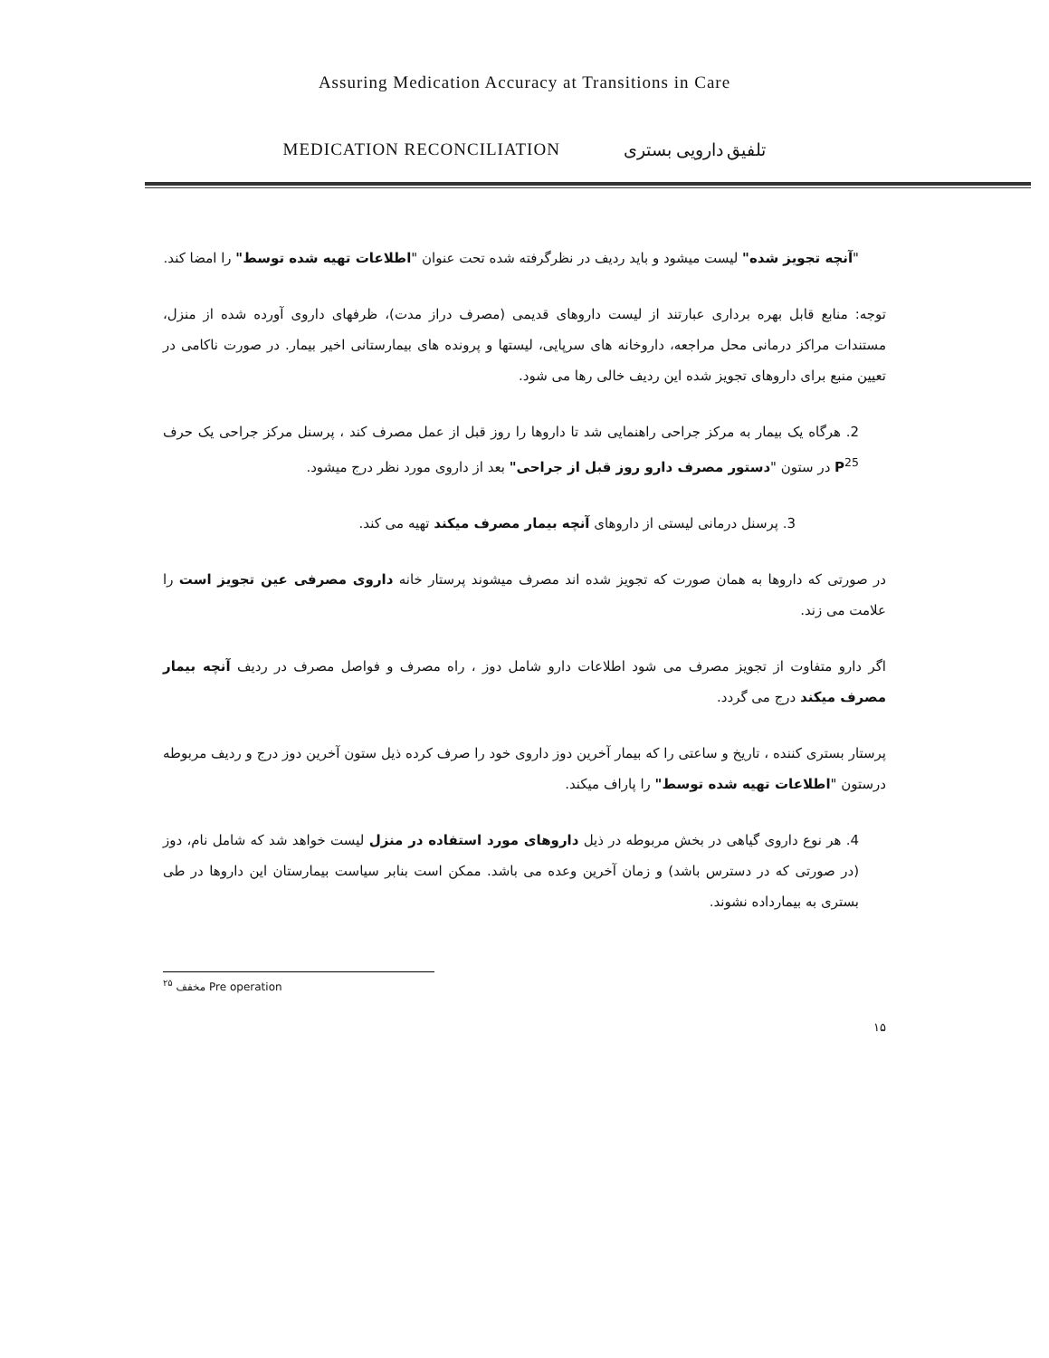Assuring Medication Accuracy at Transitions in Care
MEDICATION RECONCILIATION تلفیق دارویی بستری
"آنچه تجویز شده" لیست میشود و باید ردیف در نظرگرفته شده تحت عنوان "اطلاعات تهیه شده توسط" را امضا کند.
توجه: منابع قابل بهره برداری عبارتند از لیست داروهای قدیمی (مصرف دراز مدت)، ظرفهای داروی آورده شده از منزل، مستندات مراکز درمانی محل مراجعه، داروخانه های سرپایی، لیستها و پرونده های بیمارستانی اخیر بیمار. در صورت ناکامی در تعیین منبع برای داروهای تجویز شده این ردیف خالی رها می شود.
2. هرگاه یک بیمار به مرکز جراحی راهنمایی شد تا داروها را روز قبل از عمل مصرف کند ، پرسنل مرکز جراحی یک حرف P<sup>25</sup> در ستون "دستور مصرف دارو روز قبل از جراحی" بعد از داروی مورد نظر درج میشود.
3. پرسنل درمانی لیستی از داروهای آنچه بیمار مصرف میکند تهیه می کند.
در صورتی که داروها به همان صورت که تجویز شده اند مصرف میشوند پرستار خانه داروی مصرفی عین تجویز است را علامت می زند.
اگر دارو متفاوت از تجویز مصرف می شود اطلاعات دارو شامل دوز ، راه مصرف و فواصل مصرف در ردیف آنچه بیمار مصرف میکند درج می گردد.
پرستار بستری کننده ، تاریخ و ساعتی را که بیمار آخرین دوز داروی خود را صرف کرده ذیل ستون آخرین دوز درج و ردیف مربوطه درستون "اطلاعات تهیه شده توسط" را پاراف میکند.
4. هر نوع داروی گیاهی در بخش مربوطه در ذیل داروهای مورد استفاده در منزل لیست خواهد شد که شامل نام، دوز (در صورتی که در دسترس باشد) و زمان آخرین وعده می باشد. ممکن است بنابر سیاست بیمارستان این داروها در طی بستری به بیمارداده نشوند.
<sup>۲۵</sup> مخفف Pre operation
۱۵